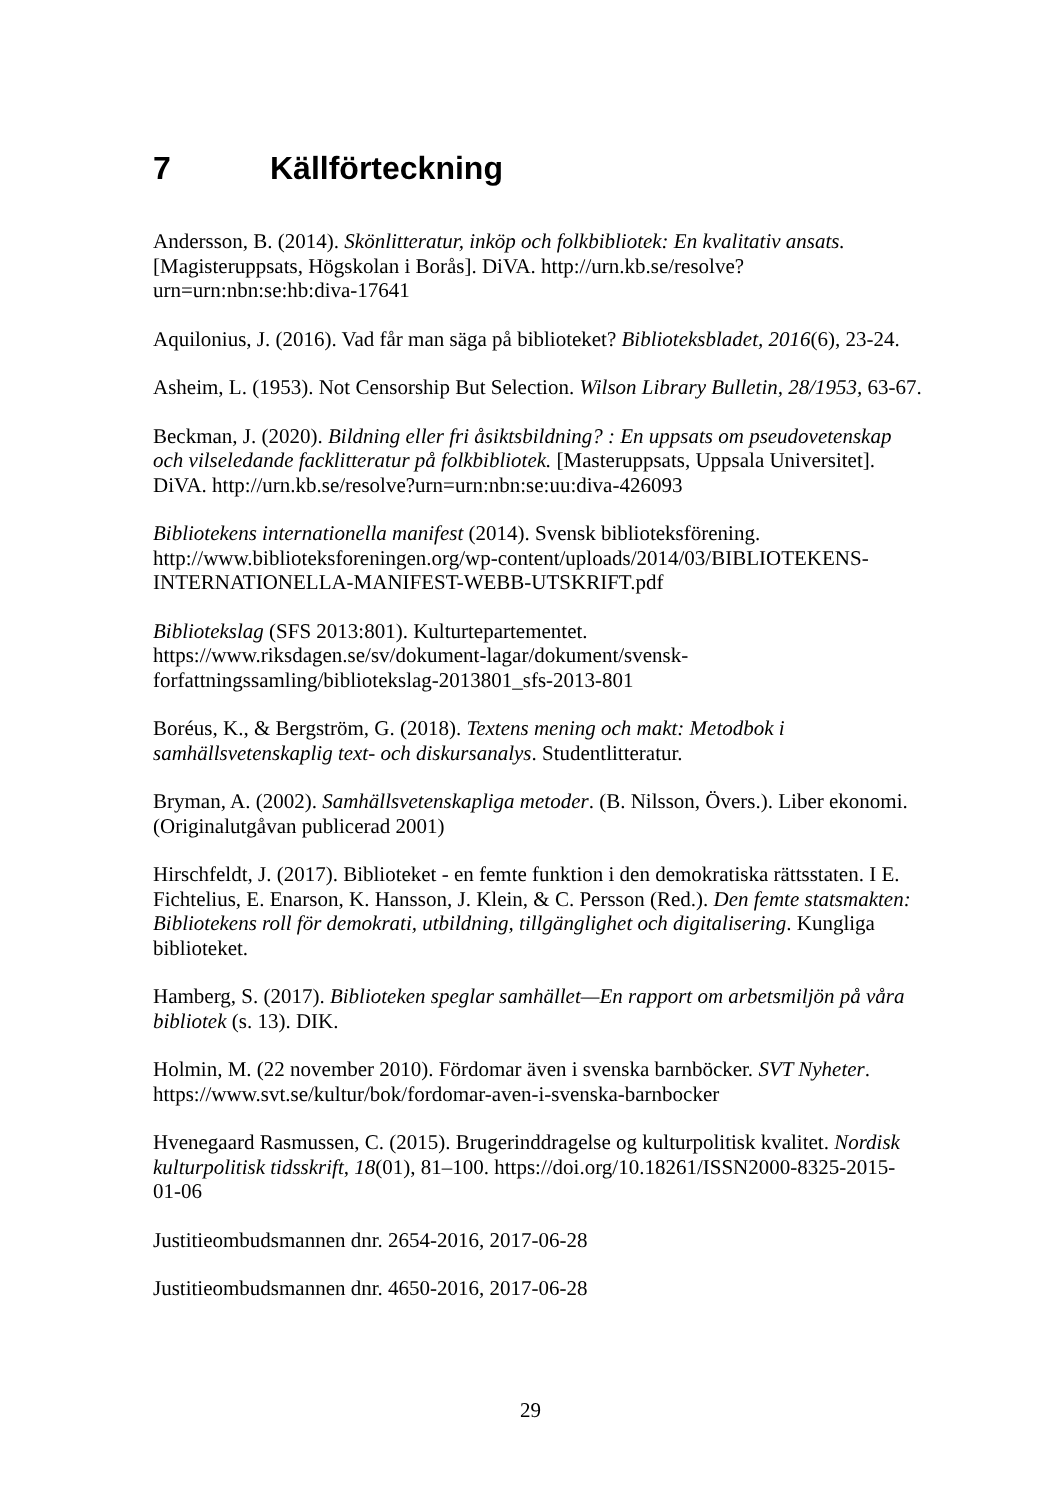7 Källförteckning
Andersson, B. (2014). Skönlitteratur, inköp och folkbibliotek: En kvalitativ ansats. [Magisteruppsats, Högskolan i Borås]. DiVA. http://urn.kb.se/resolve?urn=urn:nbn:se:hb:diva-17641
Aquilonius, J. (2016). Vad får man säga på biblioteket? Biblioteksbladet, 2016(6), 23-24.
Asheim, L. (1953). Not Censorship But Selection. Wilson Library Bulletin, 28/1953, 63-67.
Beckman, J. (2020). Bildning eller fri åsiktsbildning? : En uppsats om pseudovetenskap och vilseledande facklitteratur på folkbibliotek. [Masteruppsats, Uppsala Universitet]. DiVA. http://urn.kb.se/resolve?urn=urn:nbn:se:uu:diva-426093
Bibliotekens internationella manifest (2014). Svensk biblioteksförening. http://www.biblioteksforeningen.org/wp-content/uploads/2014/03/BIBLIOTEKENS-INTERNATIONELLA-MANIFEST-WEBB-UTSKRIFT.pdf
Bibliotekslag (SFS 2013:801). Kulturtepartementet. https://www.riksdagen.se/sv/dokument-lagar/dokument/svensk-forfattningssamling/bibliotekslag-2013801_sfs-2013-801
Boréus, K., & Bergström, G. (2018). Textens mening och makt: Metodbok i samhällsvetenskaplig text- och diskursanalys. Studentlitteratur.
Bryman, A. (2002). Samhällsvetenskapliga metoder. (B. Nilsson, Övers.). Liber ekonomi. (Originalutgåvan publicerad 2001)
Hirschfeldt, J. (2017). Biblioteket - en femte funktion i den demokratiska rättsstaten. I E. Fichtelius, E. Enarson, K. Hansson, J. Klein, & C. Persson (Red.). Den femte statsmakten: Bibliotekens roll för demokrati, utbildning, tillgänglighet och digitalisering. Kungliga biblioteket.
Hamberg, S. (2017). Biblioteken speglar samhället—En rapport om arbetsmiljön på våra bibliotek (s. 13). DIK.
Holmin, M. (22 november 2010). Fördomar även i svenska barnböcker. SVT Nyheter. https://www.svt.se/kultur/bok/fordomar-aven-i-svenska-barnbocker
Hvenegaard Rasmussen, C. (2015). Brugerinddragelse og kulturpolitisk kvalitet. Nordisk kulturpolitisk tidsskrift, 18(01), 81–100. https://doi.org/10.18261/ISSN2000-8325-2015-01-06
Justitieombudsmannen dnr. 2654-2016, 2017-06-28
Justitieombudsmannen dnr. 4650-2016, 2017-06-28
29